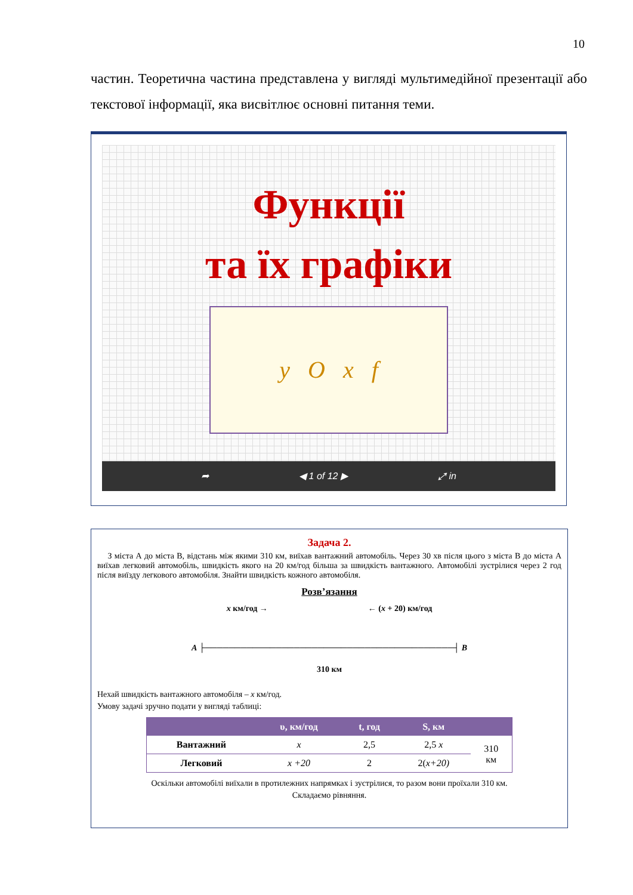10
частин. Теоретична частина представлена у вигляді мультимедійної презентації або текстової інформації, яка висвітлює основні питання теми.
Функції
та їх графіки
y O x f
➦ ◀ 1 of 12 ▶ ⤢ in
Задача 2.
З міста А до міста В, відстань між якими 310 км, виїхав вантажний автомобіль. Через 30 хв після цього з міста В до міста А виїхав легковий автомобіль, швидкість якого на 20 км/год більша за швидкість вантажного. Автомобілі зустрілися через 2 год після виїзду легкового автомобіля. Знайти швидкість кожного автомобіля.
Розв’язання
x км/год → ← (x + 20) км/год
A ├──────────────────────────────────────────┤ B
310 км
Нехай швидкість вантажного автомобіля – x км/год.
Умову задачі зручно подати у вигляді таблиці:
| | υ, км/год | t, год | S, км | |
| --- | --- | --- | --- | --- |
| Вантажний | x | 2,5 | 2,5 x | 310 км |
| Легковий | x +20 | 2 | 2( x+20) | |
Оскільки автомобілі виїхали в протилежних напрямках і зустрілися, то разом вони проїхали 310 км.
Складаємо рівняння.